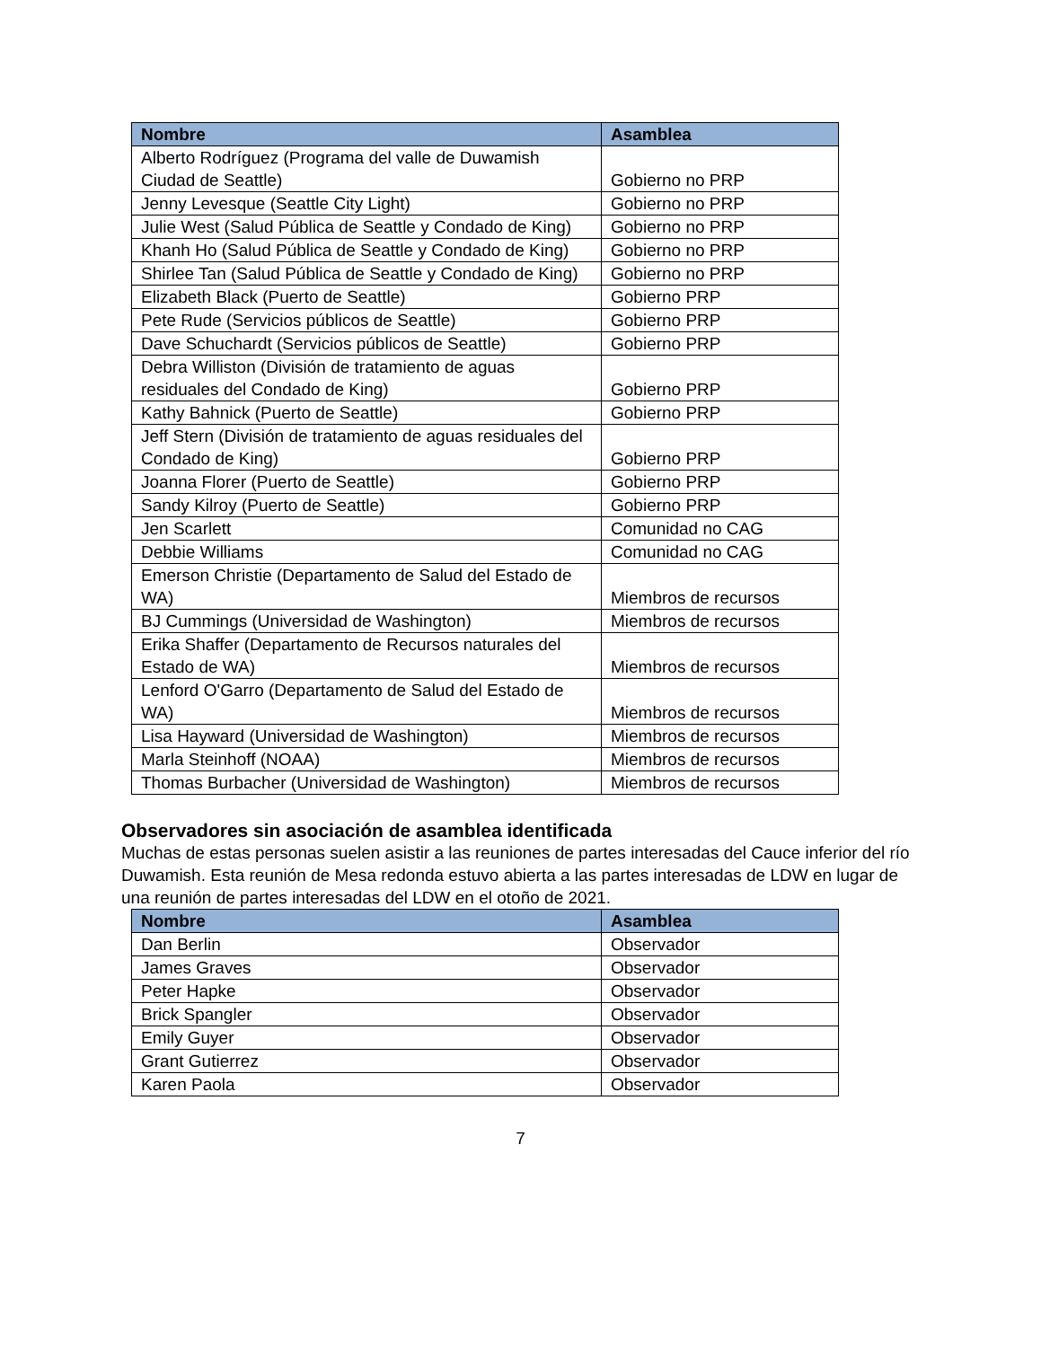| Nombre | Asamblea |
| --- | --- |
| Alberto Rodríguez (Programa del valle de Duwamish Ciudad de Seattle) | Gobierno no PRP |
| Jenny Levesque (Seattle City Light) | Gobierno no PRP |
| Julie West (Salud Pública de Seattle y Condado de King) | Gobierno no PRP |
| Khanh Ho (Salud Pública de Seattle y Condado de King) | Gobierno no PRP |
| Shirlee Tan (Salud Pública de Seattle y Condado de King) | Gobierno no PRP |
| Elizabeth Black (Puerto de Seattle) | Gobierno PRP |
| Pete Rude (Servicios públicos de Seattle) | Gobierno PRP |
| Dave Schuchardt (Servicios públicos de Seattle) | Gobierno PRP |
| Debra Williston (División de tratamiento de aguas residuales del Condado de King) | Gobierno PRP |
| Kathy Bahnick (Puerto de Seattle) | Gobierno PRP |
| Jeff Stern (División de tratamiento de aguas residuales del Condado de King) | Gobierno PRP |
| Joanna Florer (Puerto de Seattle) | Gobierno PRP |
| Sandy Kilroy (Puerto de Seattle) | Gobierno PRP |
| Jen Scarlett | Comunidad no CAG |
| Debbie Williams | Comunidad no CAG |
| Emerson Christie (Departamento de Salud del Estado de WA) | Miembros de recursos |
| BJ Cummings (Universidad de Washington) | Miembros de recursos |
| Erika Shaffer (Departamento de Recursos naturales del Estado de WA) | Miembros de recursos |
| Lenford O'Garro (Departamento de Salud del Estado de WA) | Miembros de recursos |
| Lisa Hayward (Universidad de Washington) | Miembros de recursos |
| Marla Steinhoff (NOAA) | Miembros de recursos |
| Thomas Burbacher (Universidad de Washington) | Miembros de recursos |
Observadores sin asociación de asamblea identificada
Muchas de estas personas suelen asistir a las reuniones de partes interesadas del Cauce inferior del río Duwamish. Esta reunión de Mesa redonda estuvo abierta a las partes interesadas de LDW en lugar de una reunión de partes interesadas del LDW en el otoño de 2021.
| Nombre | Asamblea |
| --- | --- |
| Dan Berlin | Observador |
| James Graves | Observador |
| Peter Hapke | Observador |
| Brick Spangler | Observador |
| Emily Guyer | Observador |
| Grant Gutierrez | Observador |
| Karen Paola | Observador |
7